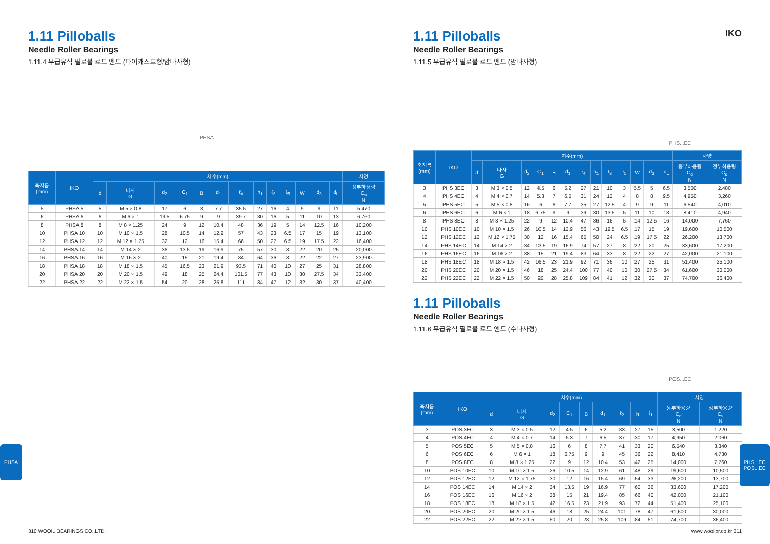1.11 Pilloballs
Needle Roller Bearings
1.11.4 무급유식 필로볼 로드 엔드 (다이캐스트형/암나사형)
PHSA
| 축지름 (mm) | IKO | 치수(mm) | | | | | | | | | | | | | 사양 |
| --- | --- | --- | --- | --- | --- | --- | --- | --- | --- | --- | --- | --- | --- | --- | --- |
| | | d | 나사 G | d<sub>2</sub> | C<sub>1</sub> | B | d<sub>1</sub> | ℓ<sub>4</sub> | h<sub>1</sub> | ℓ<sub>3</sub> | ℓ<sub>5</sub> | W | d<sub>3</sub> | d<sub>L</sub> | 정부하용량 C<sub>s</sub> N |
| 5 | PHSA 5 | 5 | M 5 × 0.8 | 17 | 6 | 8 | 7.7 | 35.5 | 27 | 16 | 4 | 9 | 9 | 11 | 5,470 |
| 6 | PHSA 6 | 6 | M 6 × 1 | 19.5 | 6.75 | 9 | 9 | 39.7 | 30 | 16 | 5 | 11 | 10 | 13 | 6,760 |
| 8 | PHSA 8 | 8 | M 8 × 1.25 | 24 | 9 | 12 | 10.4 | 48 | 36 | 19 | 5 | 14 | 12.5 | 16 | 10,200 |
| 10 | PHSA 10 | 10 | M 10 × 1.5 | 28 | 10.5 | 14 | 12.9 | 57 | 43 | 23 | 6.5 | 17 | 15 | 19 | 13,100 |
| 12 | PHSA 12 | 12 | M 12 × 1.75 | 32 | 12 | 16 | 15.4 | 66 | 50 | 27 | 6.5 | 19 | 17.5 | 22 | 16,400 |
| 14 | PHSA 14 | 14 | M 14 × 2 | 36 | 13.5 | 19 | 16.9 | 75 | 57 | 30 | 8 | 22 | 20 | 25 | 20,000 |
| 16 | PHSA 16 | 16 | M 16 × 2 | 40 | 15 | 21 | 19.4 | 84 | 64 | 36 | 8 | 22 | 22 | 27 | 23,900 |
| 18 | PHSA 18 | 18 | M 18 × 1.5 | 45 | 16.5 | 23 | 21.9 | 93.5 | 71 | 40 | 10 | 27 | 25 | 31 | 28,800 |
| 20 | PHSA 20 | 20 | M 20 × 1.5 | 49 | 18 | 25 | 24.4 | 101.5 | 77 | 43 | 10 | 30 | 27.5 | 34 | 33,400 |
| 22 | PHSA 22 | 22 | M 22 × 1.5 | 54 | 20 | 28 | 25.8 | 111 | 84 | 47 | 12 | 32 | 30 | 37 | 40,400 |
PHSA
310 WOOIL BEARINGS CO.,LTD.
IKO
1.11 Pilloballs
Needle Roller Bearings
1.11.5 무급유식 필로볼 로드 엔드 (암나사형)
PHS...EC
| 축지름 (mm) | IKO | 치수(mm) | | | | | | | | | | | | | 사양 | |
| --- | --- | --- | --- | --- | --- | --- | --- | --- | --- | --- | --- | --- | --- | --- | --- | --- |
| | | d | 나사 G | d<sub>2</sub> | C<sub>1</sub> | B | d<sub>1</sub> | ℓ<sub>4</sub> | h<sub>1</sub> | ℓ<sub>3</sub> | ℓ<sub>5</sub> | W | d<sub>3</sub> | d<sub>L</sub> | 동부하용량 C<sub>d</sub> N | 정부하용량 C<sub>s</sub> N |
| 3 | PHS 3EC | 3 | M 3 × 0.5 | 12 | 4.5 | 6 | 5.2 | 27 | 21 | 10 | 3 | 5.5 | 5 | 6.5 | 3,500 | 2,480 |
| 4 | PHS 4EC | 4 | M 4 × 0.7 | 14 | 5.3 | 7 | 6.5 | 31 | 24 | 12 | 4 | 8 | 8 | 9.5 | 4,950 | 3,260 |
| 5 | PHS 5EC | 5 | M 5 × 0.8 | 16 | 6 | 8 | 7.7 | 35 | 27 | 12.5 | 4 | 9 | 9 | 11 | 6,540 | 4,010 |
| 6 | PHS 6EC | 6 | M 6 × 1 | 18 | 6.75 | 9 | 9 | 39 | 30 | 13.5 | 5 | 11 | 10 | 13 | 8,410 | 4,940 |
| 8 | PHS 8EC | 8 | M 8 × 1.25 | 22 | 9 | 12 | 10.4 | 47 | 36 | 16 | 5 | 14 | 12.5 | 16 | 14,000 | 7,760 |
| 10 | PHS 10EC | 10 | M 10 × 1.5 | 26 | 10.5 | 14 | 12.9 | 56 | 43 | 19.5 | 6.5 | 17 | 15 | 19 | 19,600 | 10,500 |
| 12 | PHS 12EC | 12 | M 12 × 1.75 | 30 | 12 | 16 | 15.4 | 65 | 50 | 24 | 6.5 | 19 | 17.5 | 22 | 26,200 | 13,700 |
| 14 | PHS 14EC | 14 | M 14 × 2 | 34 | 13.5 | 19 | 16.9 | 74 | 57 | 27 | 8 | 22 | 20 | 25 | 33,600 | 17,200 |
| 16 | PHS 16EC | 16 | M 16 × 2 | 38 | 15 | 21 | 19.4 | 83 | 64 | 33 | 8 | 22 | 22 | 27 | 42,000 | 21,100 |
| 18 | PHS 18EC | 18 | M 18 × 1.5 | 42 | 16.5 | 23 | 21.9 | 92 | 71 | 36 | 10 | 27 | 25 | 31 | 51,400 | 25,100 |
| 20 | PHS 20EC | 20 | M 20 × 1.5 | 46 | 18 | 25 | 24.4 | 100 | 77 | 40 | 10 | 30 | 27.5 | 34 | 61,600 | 30,000 |
| 22 | PHS 22EC | 22 | M 22 × 1.5 | 50 | 20 | 28 | 25.8 | 109 | 84 | 41 | 12 | 32 | 30 | 37 | 74,700 | 36,400 |
1.11 Pilloballs
Needle Roller Bearings
1.11.6 무급유식 필로볼 로드 엔드 (수나사형)
POS...EC
| 축지름 (mm) | IKO | 치수(mm) | | | | | | | | | 사양 | |
| --- | --- | --- | --- | --- | --- | --- | --- | --- | --- | --- | --- | --- |
| | | d | 나사 G | d<sub>2</sub> | C<sub>1</sub> | B | d<sub>1</sub> | ℓ<sub>2</sub> | h | ℓ<sub>1</sub> | 동부하용량 C<sub>d</sub> N | 정부하용량 C<sub>s</sub> N |
| 3 | POS 3EC | 3 | M 3 × 0.5 | 12 | 4.5 | 6 | 5.2 | 33 | 27 | 15 | 3,500 | 1,220 |
| 4 | POS 4EC | 4 | M 4 × 0.7 | 14 | 5.3 | 7 | 6.5 | 37 | 30 | 17 | 4,950 | 2,060 |
| 5 | POS 5EC | 5 | M 5 × 0.8 | 16 | 6 | 8 | 7.7 | 41 | 33 | 20 | 6,540 | 3,340 |
| 6 | POS 6EC | 6 | M 6 × 1 | 18 | 6.75 | 9 | 9 | 45 | 36 | 22 | 8,410 | 4,730 |
| 8 | POS 8EC | 8 | M 8 × 1.25 | 22 | 9 | 12 | 10.4 | 53 | 42 | 25 | 14,000 | 7,760 |
| 10 | POS 10EC | 10 | M 10 × 1.5 | 26 | 10.5 | 14 | 12.9 | 61 | 48 | 29 | 19,600 | 10,500 |
| 12 | POS 12EC | 12 | M 12 × 1.75 | 30 | 12 | 16 | 15.4 | 69 | 54 | 33 | 26,200 | 13,700 |
| 14 | POS 14EC | 14 | M 14 × 2 | 34 | 13.5 | 19 | 16.9 | 77 | 60 | 36 | 33,600 | 17,200 |
| 16 | POS 16EC | 16 | M 16 × 2 | 38 | 15 | 21 | 19.4 | 85 | 66 | 40 | 42,000 | 21,100 |
| 18 | POS 18EC | 18 | M 18 × 1.5 | 42 | 16.5 | 23 | 21.9 | 93 | 72 | 44 | 51,400 | 25,100 |
| 20 | POS 20EC | 20 | M 20 × 1.5 | 46 | 18 | 25 | 24.4 | 101 | 78 | 47 | 61,600 | 30,000 |
| 22 | POS 22EC | 22 | M 22 × 1.5 | 50 | 20 | 28 | 25.8 | 109 | 84 | 51 | 74,700 | 36,400 |
PHS...EC
POS...EC
www.wooilbr.co.kr 311